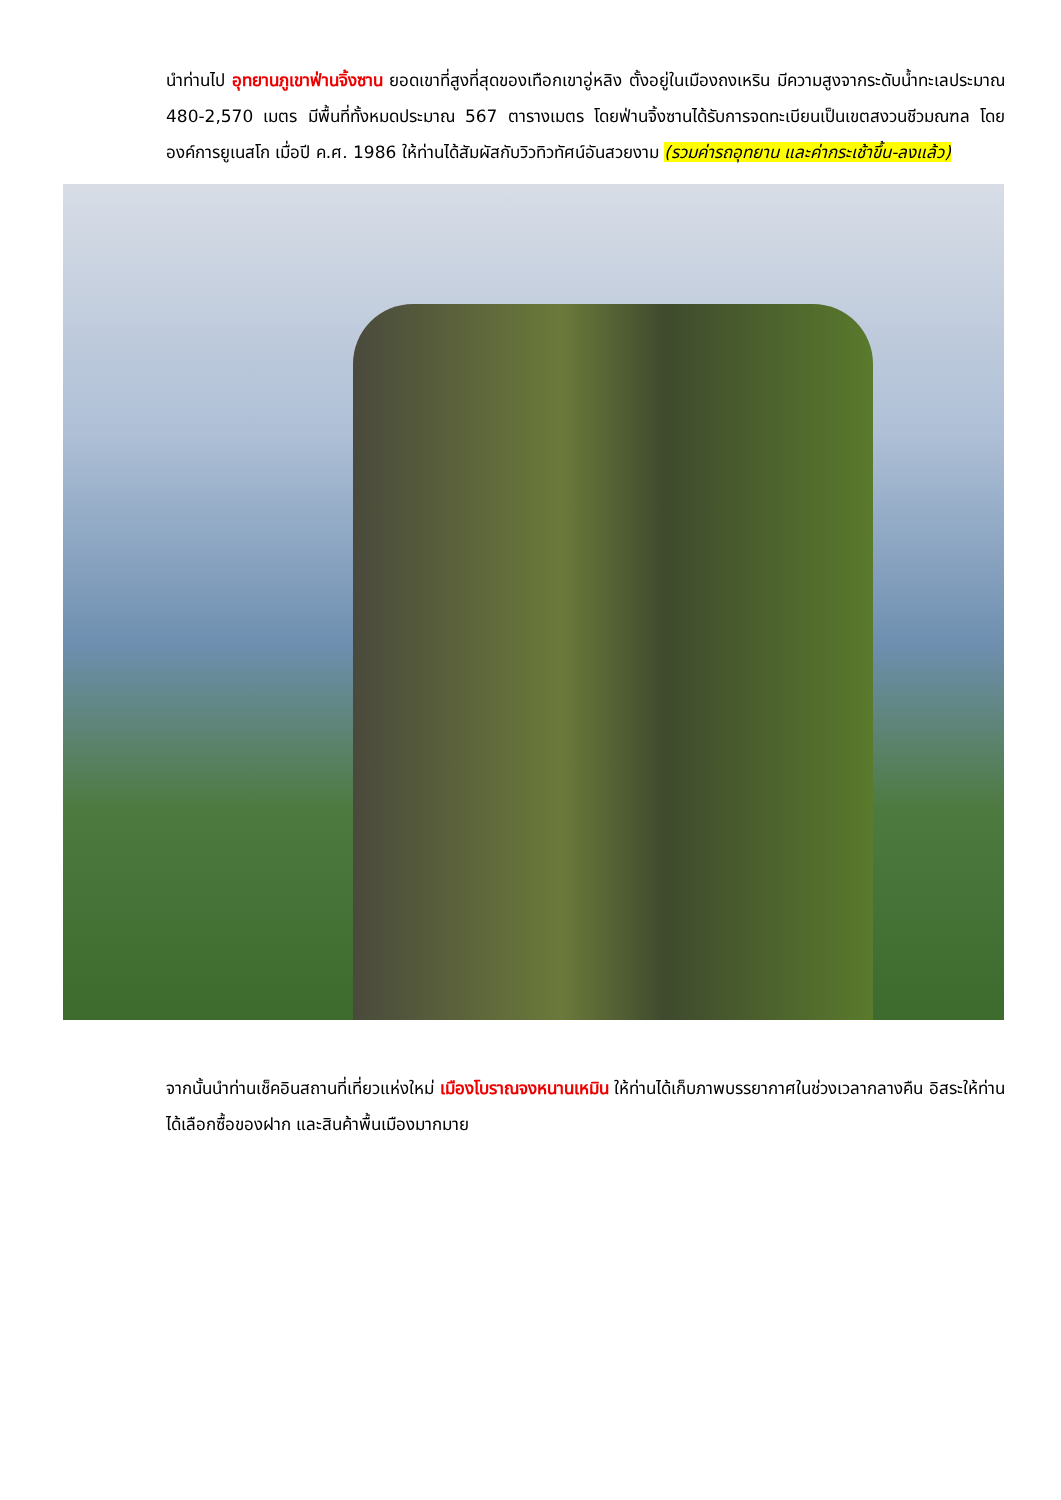นำท่านไป อุทยานภูเขาฟ่านจิ้งซาน ยอดเขาที่สูงที่สุดของเทือกเขาอู่หลิง ตั้งอยู่ในเมืองถงเหริน มีความสูงจากระดับน้ำทะเลประมาณ 480-2,570 เมตร มีพื้นที่ทั้งหมดประมาณ 567 ตารางเมตร โดยฟ่านจิ้งซานได้รับการจดทะเบียนเป็นเขตสงวนชีวมณฑล โดยองค์การยูเนสโก เมื่อปี ค.ศ. 1986 ให้ท่านได้สัมผัสกับวิวทิวทัศน์อันสวยงาม (รวมค่ารถอุทยาน และค่ากระเช้าขึ้น-ลงแล้ว)
จากนั้นนำท่านเช็คอินสถานที่เที่ยวแห่งใหม่ เมืองโบราณจงหนานเหมิน ให้ท่านได้เก็บภาพบรรยากาศในช่วงเวลากลางคืน อิสระให้ท่านได้เลือกซื้อของฝาก และสินค้าพื้นเมืองมากมาย